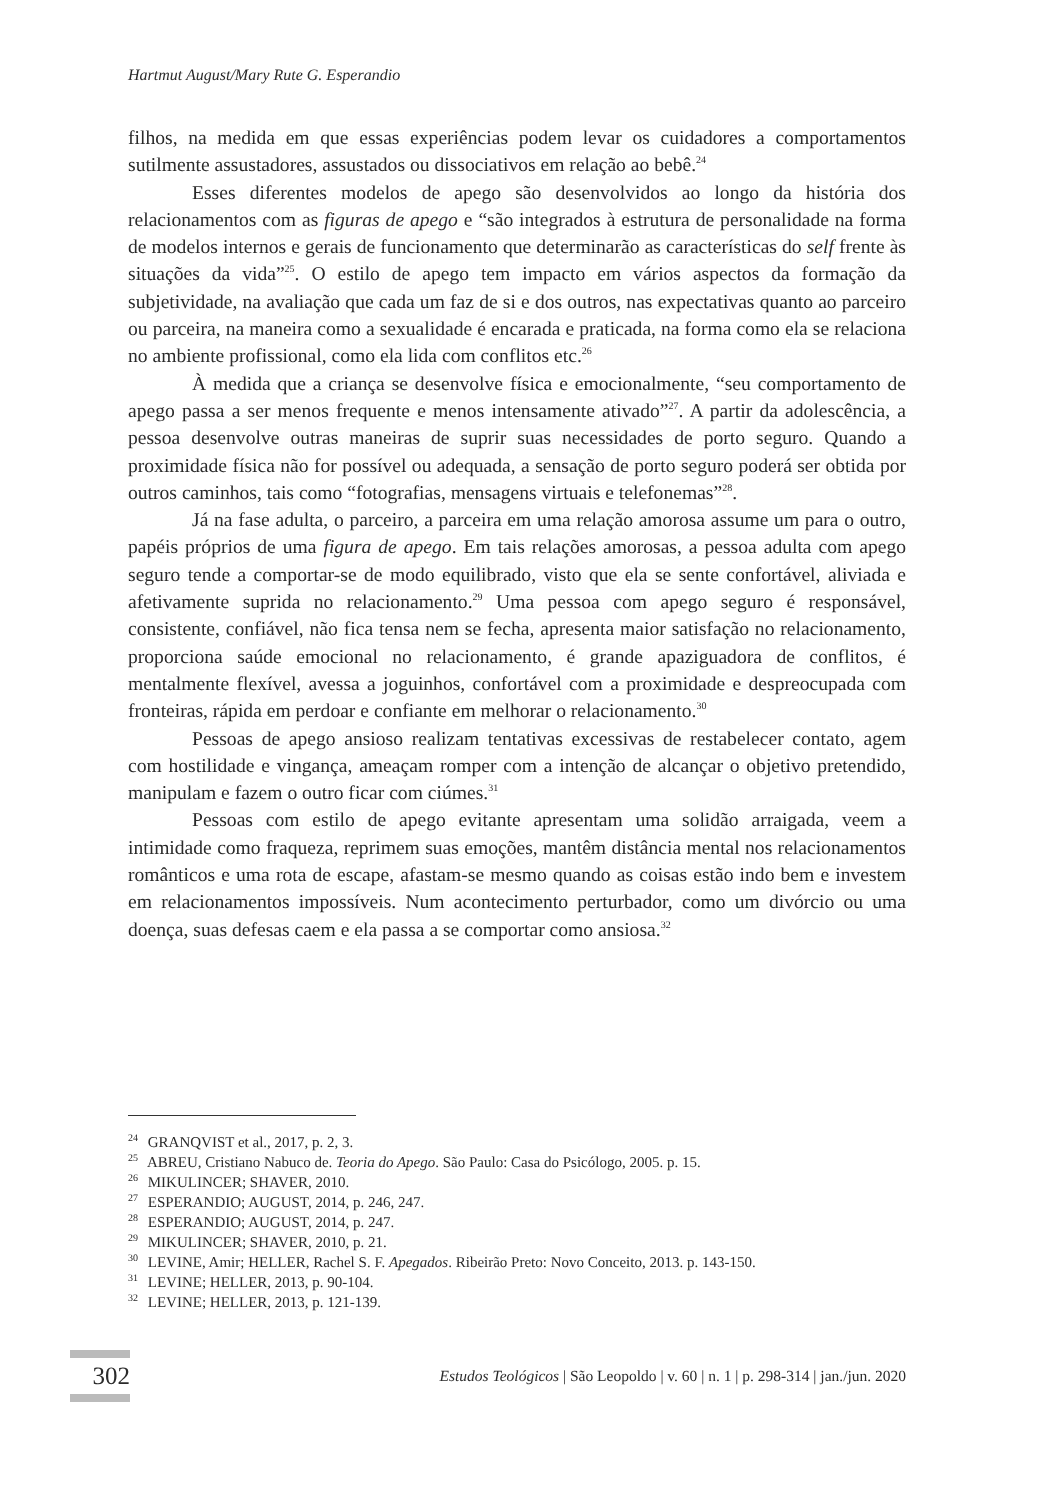Hartmut August/Mary Rute G. Esperandio
filhos, na medida em que essas experiências podem levar os cuidadores a comportamentos sutilmente assustadores, assustados ou dissociativos em relação ao bebê.<sup>24</sup>
Esses diferentes modelos de apego são desenvolvidos ao longo da história dos relacionamentos com as figuras de apego e “são integrados à estrutura de personalidade na forma de modelos internos e gerais de funcionamento que determinarão as características do self frente às situações da vida”<sup>25</sup>. O estilo de apego tem impacto em vários aspectos da formação da subjetividade, na avaliação que cada um faz de si e dos outros, nas expectativas quanto ao parceiro ou parceira, na maneira como a sexualidade é encarada e praticada, na forma como ela se relaciona no ambiente profissional, como ela lida com conflitos etc.<sup>26</sup>
À medida que a criança se desenvolve física e emocionalmente, “seu comportamento de apego passa a ser menos frequente e menos intensamente ativado”<sup>27</sup>. A partir da adolescência, a pessoa desenvolve outras maneiras de suprir suas necessidades de porto seguro. Quando a proximidade física não for possível ou adequada, a sensação de porto seguro poderá ser obtida por outros caminhos, tais como “fotografias, mensagens virtuais e telefonemas”<sup>28</sup>.
Já na fase adulta, o parceiro, a parceira em uma relação amorosa assume um para o outro, papéis próprios de uma figura de apego. Em tais relações amorosas, a pessoa adulta com apego seguro tende a comportar-se de modo equilibrado, visto que ela se sente confortável, aliviada e afetivamente suprida no relacionamento.<sup>29</sup> Uma pessoa com apego seguro é responsável, consistente, confiável, não fica tensa nem se fecha, apresenta maior satisfação no relacionamento, proporciona saúde emocional no relacionamento, é grande apaziguadora de conflitos, é mentalmente flexível, avessa a joguinhos, confortável com a proximidade e despreocupada com fronteiras, rápida em perdoar e confiante em melhorar o relacionamento.<sup>30</sup>
Pessoas de apego ansioso realizam tentativas excessivas de restabelecer contato, agem com hostilidade e vingança, ameaçam romper com a intenção de alcançar o objetivo pretendido, manipulam e fazem o outro ficar com ciúmes.<sup>31</sup>
Pessoas com estilo de apego evitante apresentam uma solidão arraigada, veem a intimidade como fraqueza, reprimem suas emoções, mantêm distância mental nos relacionamentos românticos e uma rota de escape, afastam-se mesmo quando as coisas estão indo bem e investem em relacionamentos impossíveis. Num acontecimento perturbador, como um divórcio ou uma doença, suas defesas caem e ela passa a se comportar como ansiosa.<sup>32</sup>
<sup>24</sup> GRANQVIST et al., 2017, p. 2, 3.
<sup>25</sup> ABREU, Cristiano Nabuco de. Teoria do Apego. São Paulo: Casa do Psicólogo, 2005. p. 15.
<sup>26</sup> MIKULINCER; SHAVER, 2010.
<sup>27</sup> ESPERANDIO; AUGUST, 2014, p. 246, 247.
<sup>28</sup> ESPERANDIO; AUGUST, 2014, p. 247.
<sup>29</sup> MIKULINCER; SHAVER, 2010, p. 21.
<sup>30</sup> LEVINE, Amir; HELLER, Rachel S. F. Apegados. Ribeirão Preto: Novo Conceito, 2013. p. 143-150.
<sup>31</sup> LEVINE; HELLER, 2013, p. 90-104.
<sup>32</sup> LEVINE; HELLER, 2013, p. 121-139.
302
Estudos Teológicos | São Leopoldo | v. 60 | n. 1 | p. 298-314 | jan./jun. 2020